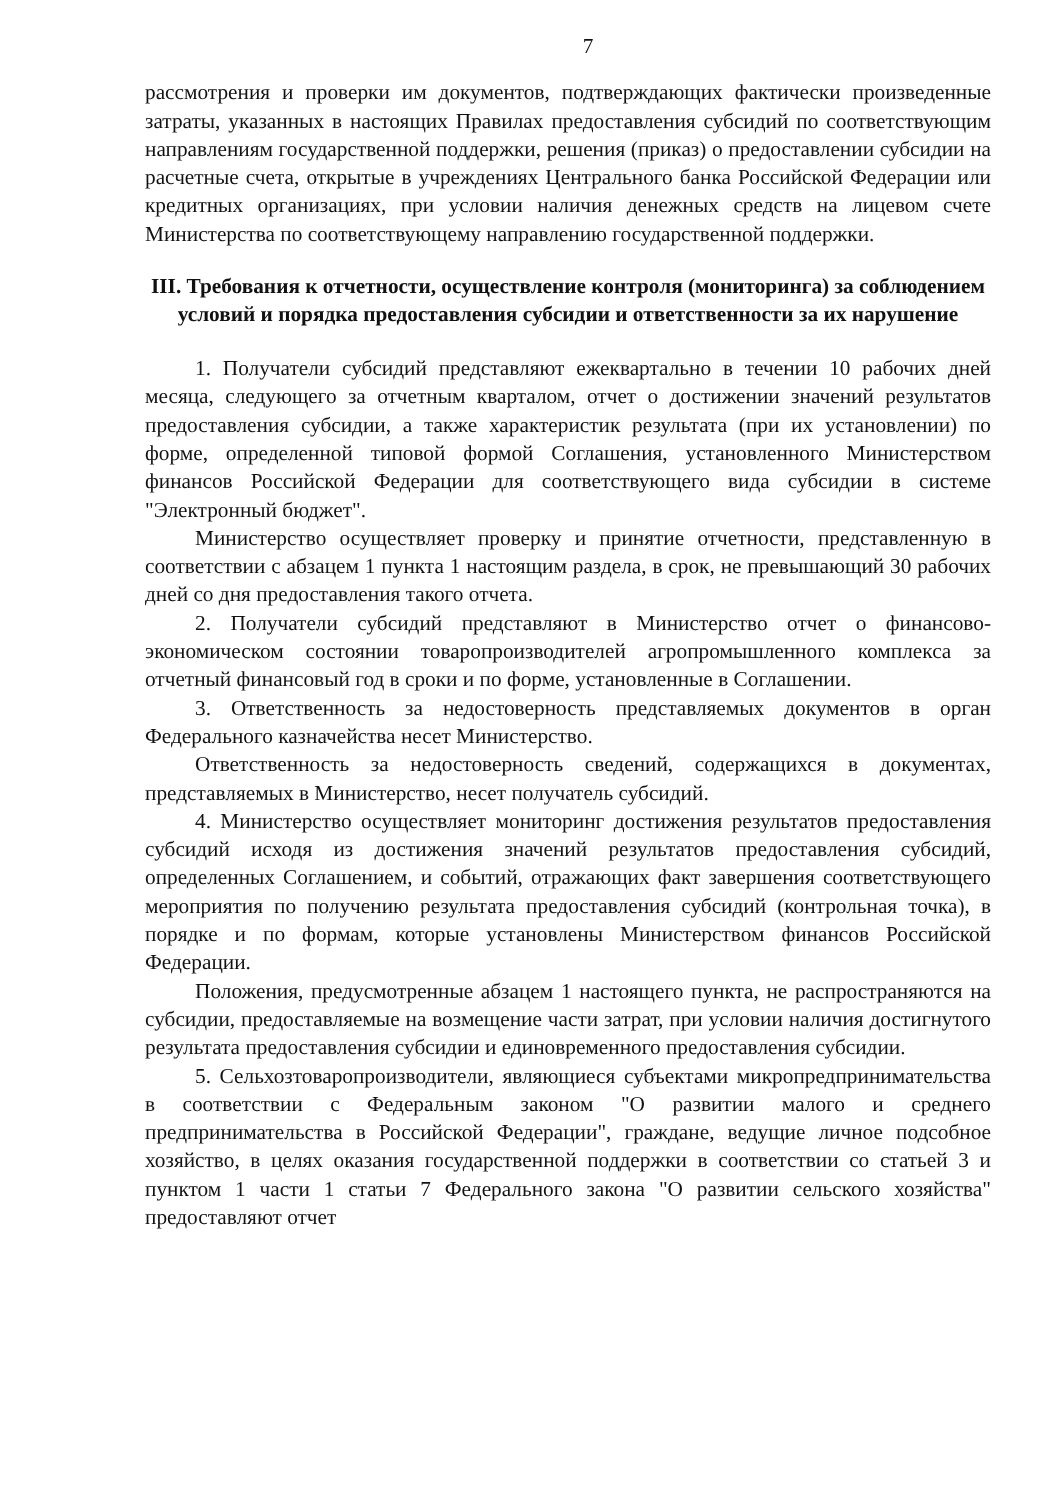7
рассмотрения и проверки им документов, подтверждающих фактически произведенные затраты, указанных в настоящих Правилах предоставления субсидий по соответствующим направлениям государственной поддержки, решения (приказ) о предоставлении субсидии на расчетные счета, открытые в учреждениях Центрального банка Российской Федерации или кредитных организациях, при условии наличия денежных средств на лицевом счете Министерства по соответствующему направлению государственной поддержки.
III. Требования к отчетности, осуществление контроля (мониторинга) за соблюдением условий и порядка предоставления субсидии и ответственности за их нарушение
1. Получатели субсидий представляют ежеквартально в течении 10 рабочих дней месяца, следующего за отчетным кварталом, отчет о достижении значений результатов предоставления субсидии, а также характеристик результата (при их установлении) по форме, определенной типовой формой Соглашения, установленного Министерством финансов Российской Федерации для соответствующего вида субсидии в системе "Электронный бюджет".
Министерство осуществляет проверку и принятие отчетности, представленную в соответствии с абзацем 1 пункта 1 настоящим раздела, в срок, не превышающий 30 рабочих дней со дня предоставления такого отчета.
2. Получатели субсидий представляют в Министерство отчет о финансово-экономическом состоянии товаропроизводителей агропромышленного комплекса за отчетный финансовый год в сроки и по форме, установленные в Соглашении.
3. Ответственность за недостоверность представляемых документов в орган Федерального казначейства несет Министерство.
Ответственность за недостоверность сведений, содержащихся в документах, представляемых в Министерство, несет получатель субсидий.
4. Министерство осуществляет мониторинг достижения результатов предоставления субсидий исходя из достижения значений результатов предоставления субсидий, определенных Соглашением, и событий, отражающих факт завершения соответствующего мероприятия по получению результата предоставления субсидий (контрольная точка), в порядке и по формам, которые установлены Министерством финансов Российской Федерации.
Положения, предусмотренные абзацем 1 настоящего пункта, не распространяются на субсидии, предоставляемые на возмещение части затрат, при условии наличия достигнутого результата предоставления субсидии и единовременного предоставления субсидии.
5. Сельхозтоваропроизводители, являющиеся субъектами микропредпринимательства в соответствии с Федеральным законом "О развитии малого и среднего предпринимательства в Российской Федерации", граждане, ведущие личное подсобное хозяйство, в целях оказания государственной поддержки в соответствии со статьей 3 и пунктом 1 части 1 статьи 7 Федерального закона "О развитии сельского хозяйства" предоставляют отчет